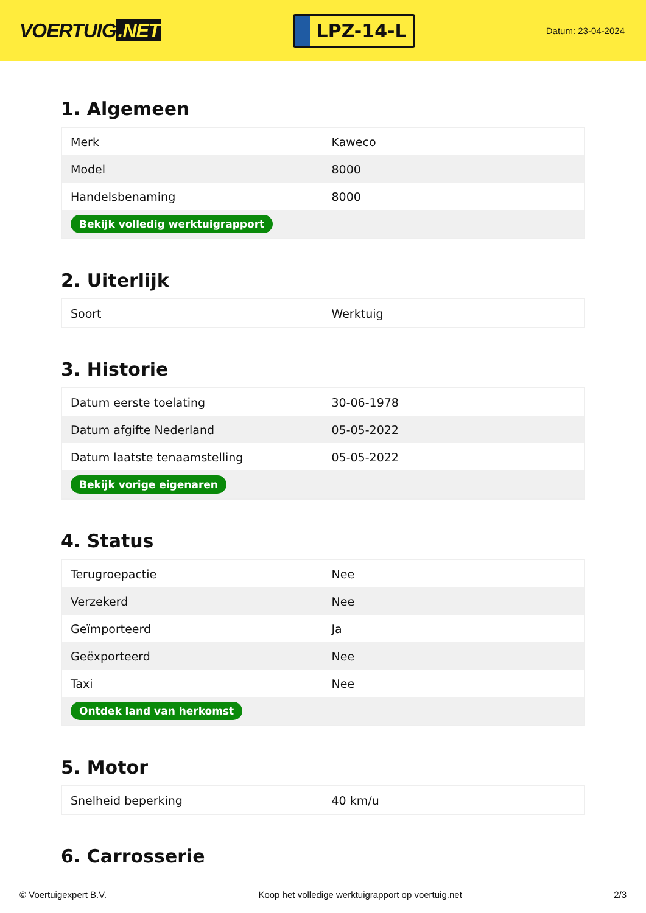VOERTUIG.NET
LPZ-14-L
Datum: 23-04-2024
1. Algemeen
| Merk | Kaweco |
| Model | 8000 |
| Handelsbenaming | 8000 |
| Bekijk volledig werktuigrapport | |
2. Uiterlijk
| Soort | Werktuig |
3. Historie
| Datum eerste toelating | 30-06-1978 |
| Datum afgifte Nederland | 05-05-2022 |
| Datum laatste tenaamstelling | 05-05-2022 |
| Bekijk vorige eigenaren | |
4. Status
| Terugroepactie | Nee |
| Verzekerd | Nee |
| Geïmporteerd | Ja |
| Geëxporteerd | Nee |
| Taxi | Nee |
| Ontdek land van herkomst | |
5. Motor
| Snelheid beperking | 40 km/u |
6. Carrosserie
© Voertuigexpert B.V. Koop het volledige werktuigrapport op voertuig.net 2/3